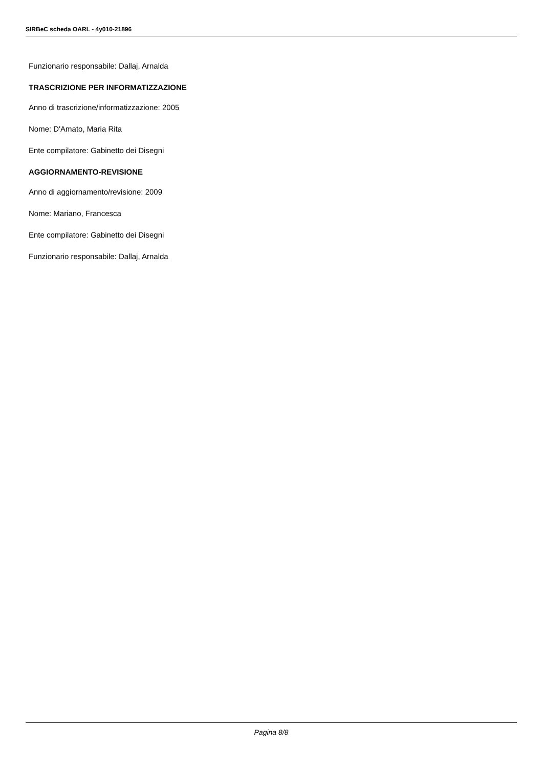SIRBeC scheda OARL - 4y010-21896
Funzionario responsabile: Dallaj, Arnalda
TRASCRIZIONE PER INFORMATIZZAZIONE
Anno di trascrizione/informatizzazione: 2005
Nome: D'Amato, Maria Rita
Ente compilatore: Gabinetto dei Disegni
AGGIORNAMENTO-REVISIONE
Anno di aggiornamento/revisione: 2009
Nome: Mariano, Francesca
Ente compilatore: Gabinetto dei Disegni
Funzionario responsabile: Dallaj, Arnalda
Pagina 8/8